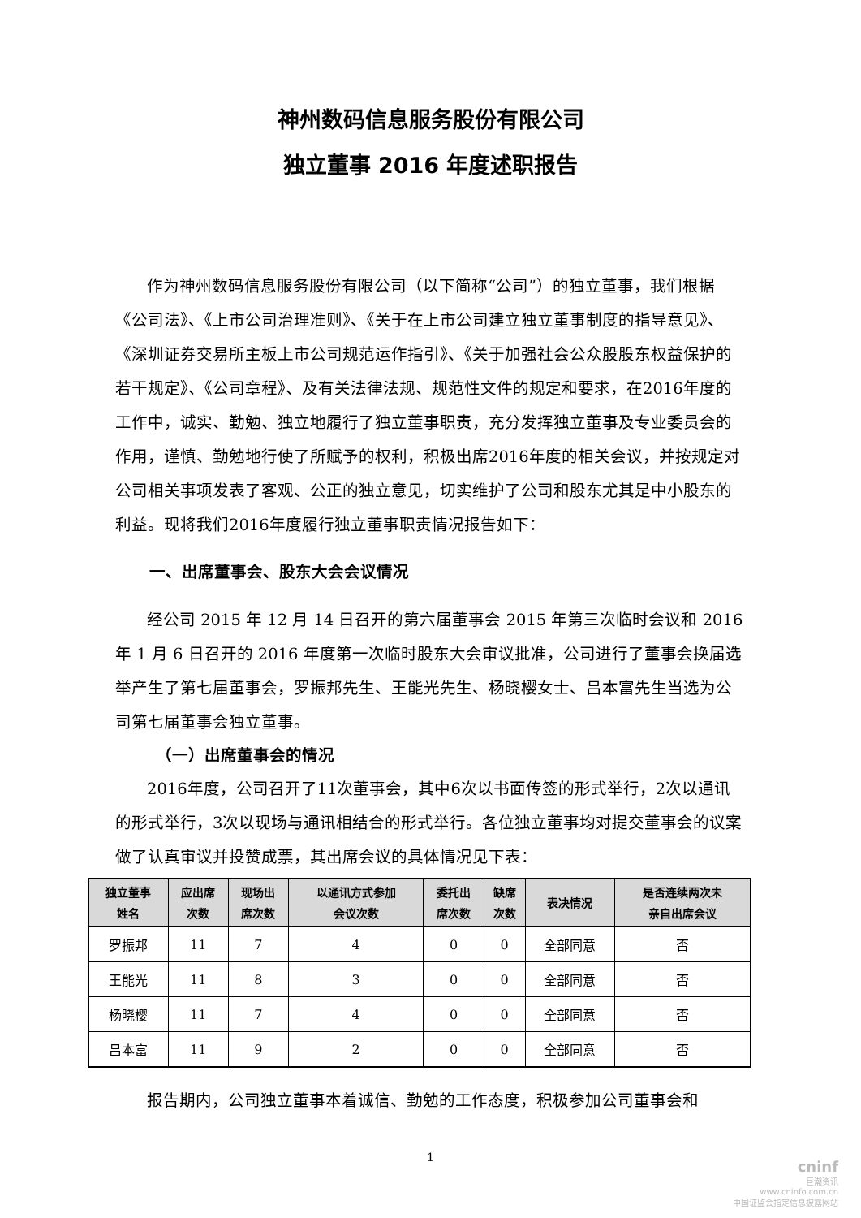神州数码信息服务股份有限公司
独立董事 2016 年度述职报告
作为神州数码信息服务股份有限公司（以下简称“公司”）的独立董事，我们根据《公司法》、《上市公司治理准则》、《关于在上市公司建立独立董事制度的指导意见》、《深圳证券交易所主板上市公司规范运作指引》、《关于加强社会公众股股东权益保护的若干规定》、《公司章程》、及有关法律法规、规范性文件的规定和要求，在2016年度的工作中，诚实、勤勉、独立地履行了独立董事职责，充分发挥独立董事及专业委员会的作用，谨慎、勤勉地行使了所赋予的权利，积极出席2016年度的相关会议，并按规定对公司相关事项发表了客观、公正的独立意见，切实维护了公司和股东尤其是中小股东的利益。现将我们2016年度履行独立董事职责情况报告如下：
一、出席董事会、股东大会会议情况
经公司 2015 年 12 月 14 日召开的第六届董事会 2015 年第三次临时会议和 2016 年 1 月 6 日召开的 2016 年度第一次临时股东大会审议批准，公司进行了董事会换届选举产生了第七届董事会，罗振邦先生、王能光先生、杨晓樱女士、吕本富先生当选为公司第七届董事会独立董事。
（一）出席董事会的情况
2016年度，公司召开了11次董事会，其中6次以书面传签的形式举行，2次以通讯的形式举行，3次以现场与通讯相结合的形式举行。各位独立董事均对提交董事会的议案做了认真审议并投赞成票，其出席会议的具体情况见下表：
| 独立董事 姓名 | 应出席 次数 | 现场出 席次数 | 以通讯方式参加 会议次数 | 委托出 席次数 | 缺席 次数 | 表决情况 | 是否连续两次未 亲自出席会议 |
| --- | --- | --- | --- | --- | --- | --- | --- |
| 罗振邦 | 11 | 7 | 4 | 0 | 0 | 全部同意 | 否 |
| 王能光 | 11 | 8 | 3 | 0 | 0 | 全部同意 | 否 |
| 杨晓樱 | 11 | 7 | 4 | 0 | 0 | 全部同意 | 否 |
| 吕本富 | 11 | 9 | 2 | 0 | 0 | 全部同意 | 否 |
报告期内，公司独立董事本着诚信、勤勉的工作态度，积极参加公司董事会和
1
cninf
巨潮资讯
www.cninfo.com.cn
中国证监会指定信息披露网站